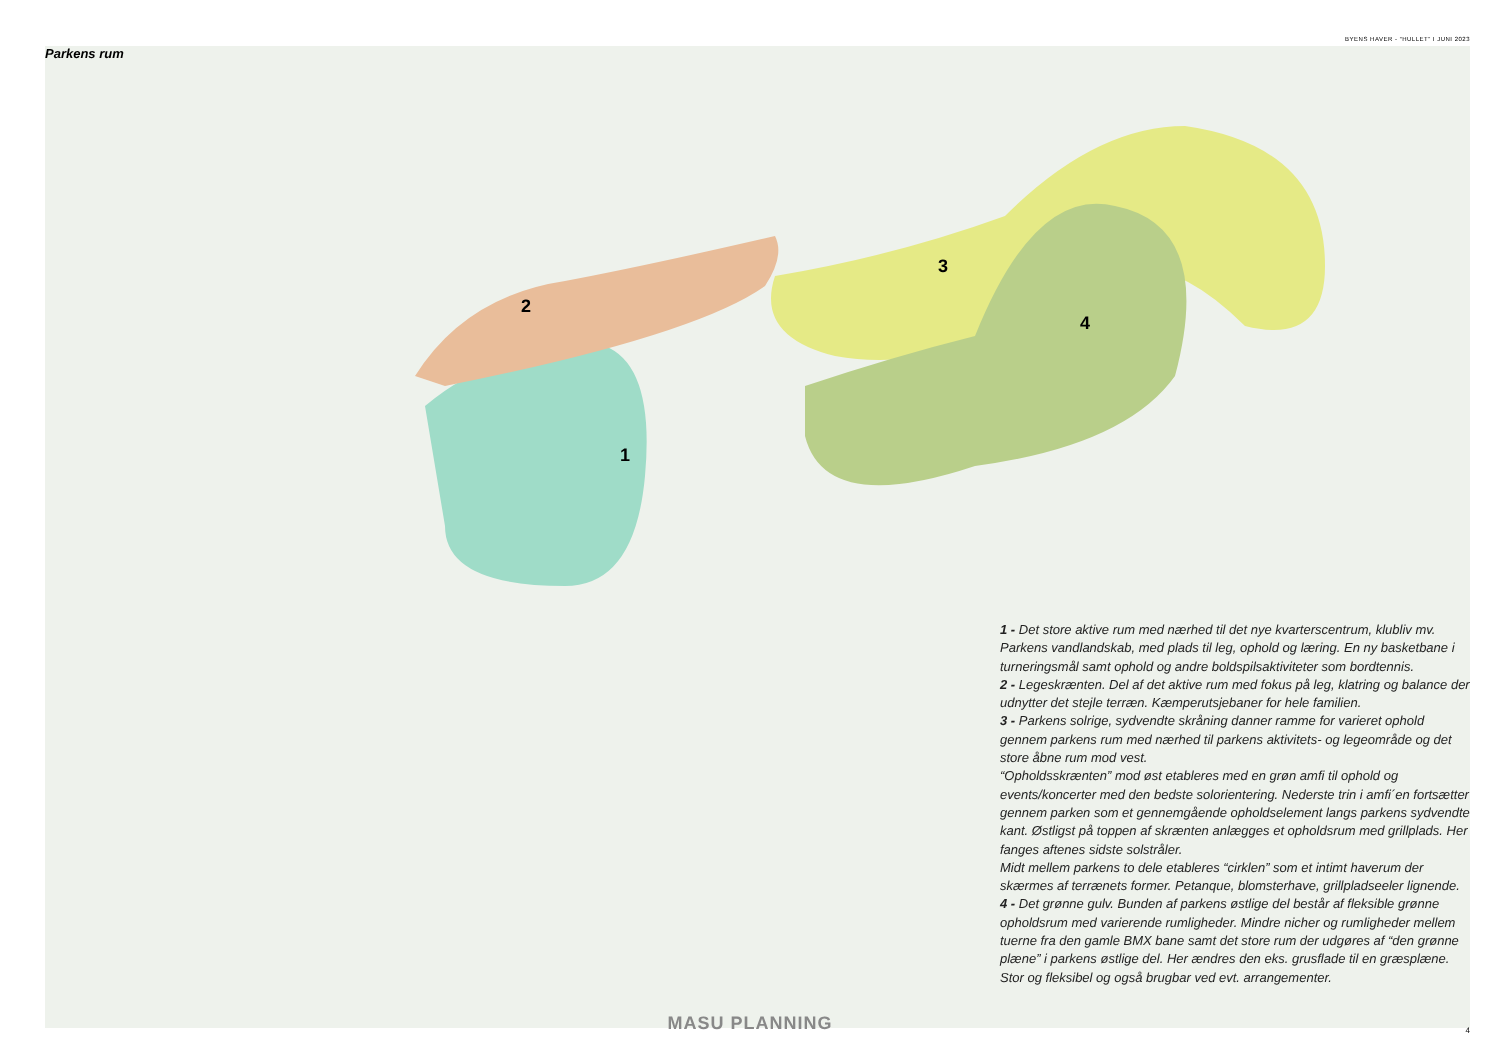1
2
3
4
Parkens rum
BYENS HAVER - “HULLET” I JUNI 2023
1 - Det store aktive rum med nærhed til det nye kvarterscentrum, klubliv mv. Parkens vandlandskab, med plads til leg, ophold og læring. En ny basketbane i turneringsmål samt ophold og andre boldspilsaktiviteter som bordtennis.
2 - Legeskrænten. Del af det aktive rum med fokus på leg, klatring og balance der udnytter det stejle terræn. Kæmperutsjebaner for hele familien.
3 - Parkens solrige, sydvendte skråning danner ramme for varieret ophold gennem parkens rum med nærhed til parkens aktivitets- og legeområde og det store åbne rum mod vest.
“Opholdsskrænten” mod øst etableres med en grøn amfi til ophold og events/koncerter med den bedste solorientering. Nederste trin i amfi´en fortsætter gennem parken som et gennemgående opholdselement langs parkens sydvendte kant. Østligst på toppen af skrænten anlægges et opholdsrum med grillplads. Her fanges aftenes sidste solstråler.
Midt mellem parkens to dele etableres “cirklen” som et intimt haverum der skærmes af terrænets former. Petanque, blomsterhave, grillpladseeler lignende.
4 - Det grønne gulv. Bunden af parkens østlige del består af fleksible grønne opholdsrum med varierende rumligheder. Mindre nicher og rumligheder mellem tuerne fra den gamle BMX bane samt det store rum der udgøres af “den grønne plæne” i parkens østlige del. Her ændres den eks. grusflade til en græsplæne. Stor og fleksibel og også brugbar ved evt. arrangementer.
MASU PLANNING
4